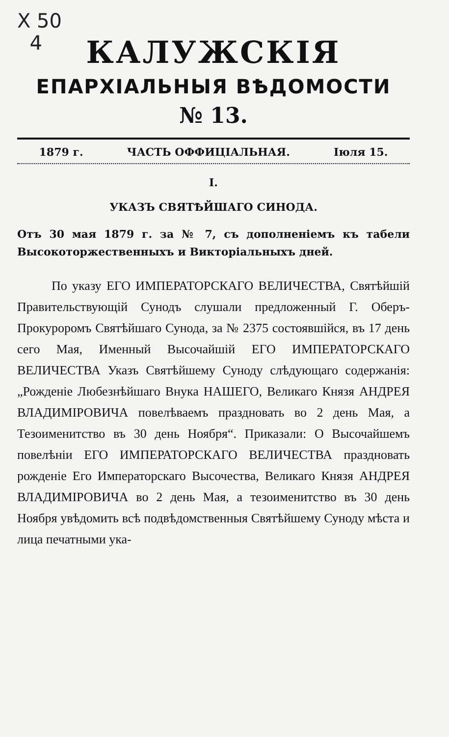X 50
4
КАЛУЖСКІЯ
ЕПАРХІАЛЬНЫЯ ВѢДОМОСТИ
№ 13.
1879 г. ЧАСТЬ ОФФИЦІАЛЬНАЯ. Іюля 15.
I.
УКАЗЪ СВЯТѢЙШАГО СИНОДА.
Отъ 30 мая 1879 г. за № 7, съ дополненіемъ къ табели Высокоторжественныхъ и Викторіальныхъ дней.
По указу ЕГО ИМПЕРАТОРСКАГО ВЕЛИЧЕСТВА, Святѣйшій Правительствующій Сунодъ слушали предложенный Г. Оберъ-Прокуроромъ Святѣйшаго Сунода, за № 2375 состоявшійся, въ 17 день сего Мая, Именный Высочайшій ЕГО ИМПЕРАТОРСКАГО ВЕЛИЧЕСТВА Указъ Святѣйшему Суноду слѣдующаго содержанія: „Рожденіе Любезнѣйшаго Внука НАШЕГО, Великаго Князя АНДРЕЯ ВЛАДИМІРОВИЧА повелѣваемъ праздновать во 2 день Мая, а Тезоименитство въ 30 день Ноября“. Приказали: О Высочайшемъ повелѣніи ЕГО ИМПЕРАТОРСКАГО ВЕЛИЧЕСТВА праздновать рожденіе Его Императорскаго Высочества, Великаго Князя АНДРЕЯ ВЛАДИМІРОВИЧА во 2 день Мая, а тезоименитство въ 30 день Ноября увѣдомить всѣ подвѣдомственныя Святѣйшему Суноду мѣста и лица печатными ука-